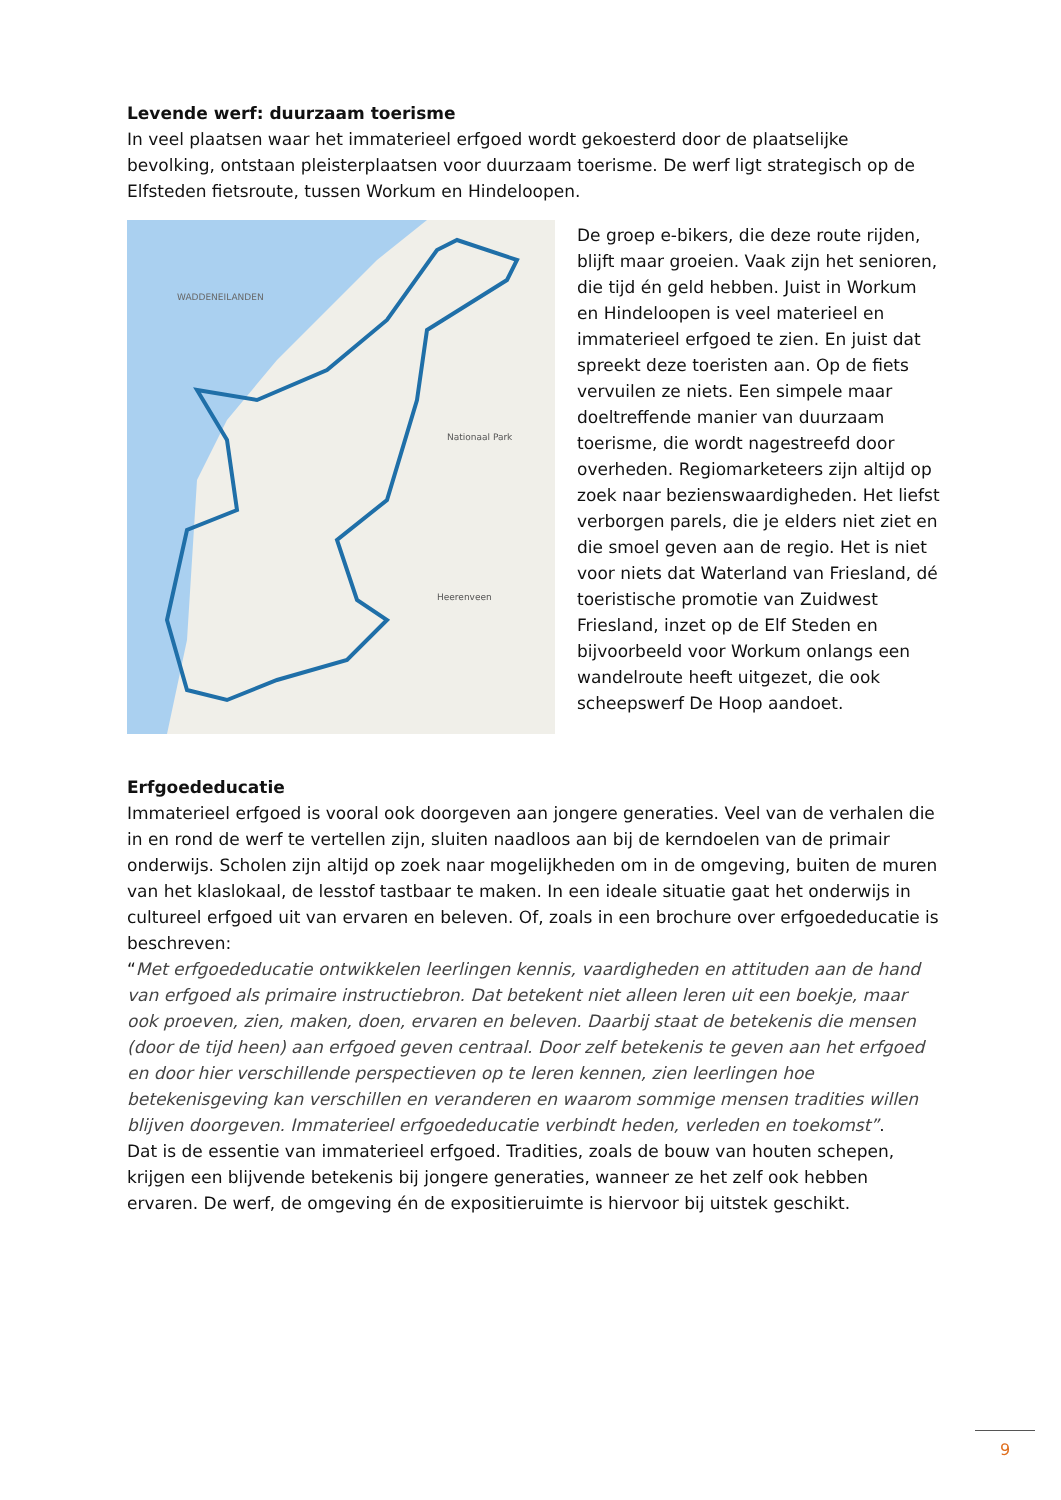Levende werf: duurzaam toerisme
In veel plaatsen waar het immaterieel erfgoed wordt gekoesterd door de plaatselijke bevolking, ontstaan pleisterplaatsen voor duurzaam toerisme. De werf ligt strategisch op de Elfsteden fietsroute, tussen Workum en Hindeloopen.
WADDENEILANDEN
Nationaal Park
Heerenveen
De groep e-bikers, die deze route rijden, blijft maar groeien. Vaak zijn het senioren, die tijd én geld hebben. Juist in Workum en Hindeloopen is veel materieel en immaterieel erfgoed te zien. En juist dat spreekt deze toeristen aan. Op de fiets vervuilen ze niets. Een simpele maar doeltreffende manier van duurzaam toerisme, die wordt nagestreefd door overheden. Regiomarketeers zijn altijd op zoek naar bezienswaardigheden. Het liefst verborgen parels, die je elders niet ziet en die smoel geven aan de regio. Het is niet voor niets dat Waterland van Friesland, dé toeristische promotie van Zuidwest Friesland, inzet op de Elf Steden en bijvoorbeeld voor Workum onlangs een wandelroute heeft uitgezet, die ook scheepswerf De Hoop aandoet.
Erfgoededucatie
Immaterieel erfgoed is vooral ook doorgeven aan jongere generaties. Veel van de verhalen die in en rond de werf te vertellen zijn, sluiten naadloos aan bij de kerndoelen van de primair onderwijs. Scholen zijn altijd op zoek naar mogelijkheden om in de omgeving, buiten de muren van het klaslokaal, de lesstof tastbaar te maken. In een ideale situatie gaat het onderwijs in cultureel erfgoed uit van ervaren en beleven. Of, zoals in een brochure over erfgoededucatie is beschreven:
“Met erfgoededucatie ontwikkelen leerlingen kennis, vaardigheden en attituden aan de hand van erfgoed als primaire instructiebron. Dat betekent niet alleen leren uit een boekje, maar ook proeven, zien, maken, doen, ervaren en beleven. Daarbij staat de betekenis die mensen (door de tijd heen) aan erfgoed geven centraal. Door zelf betekenis te geven aan het erfgoed en door hier verschillende perspectieven op te leren kennen, zien leerlingen hoe betekenisgeving kan verschillen en veranderen en waarom sommige mensen tradities willen blijven doorgeven. Immaterieel erfgoededucatie verbindt heden, verleden en toekomst”.
Dat is de essentie van immaterieel erfgoed. Tradities, zoals de bouw van houten schepen, krijgen een blijvende betekenis bij jongere generaties, wanneer ze het zelf ook hebben ervaren. De werf, de omgeving én de expositieruimte is hiervoor bij uitstek geschikt.
9